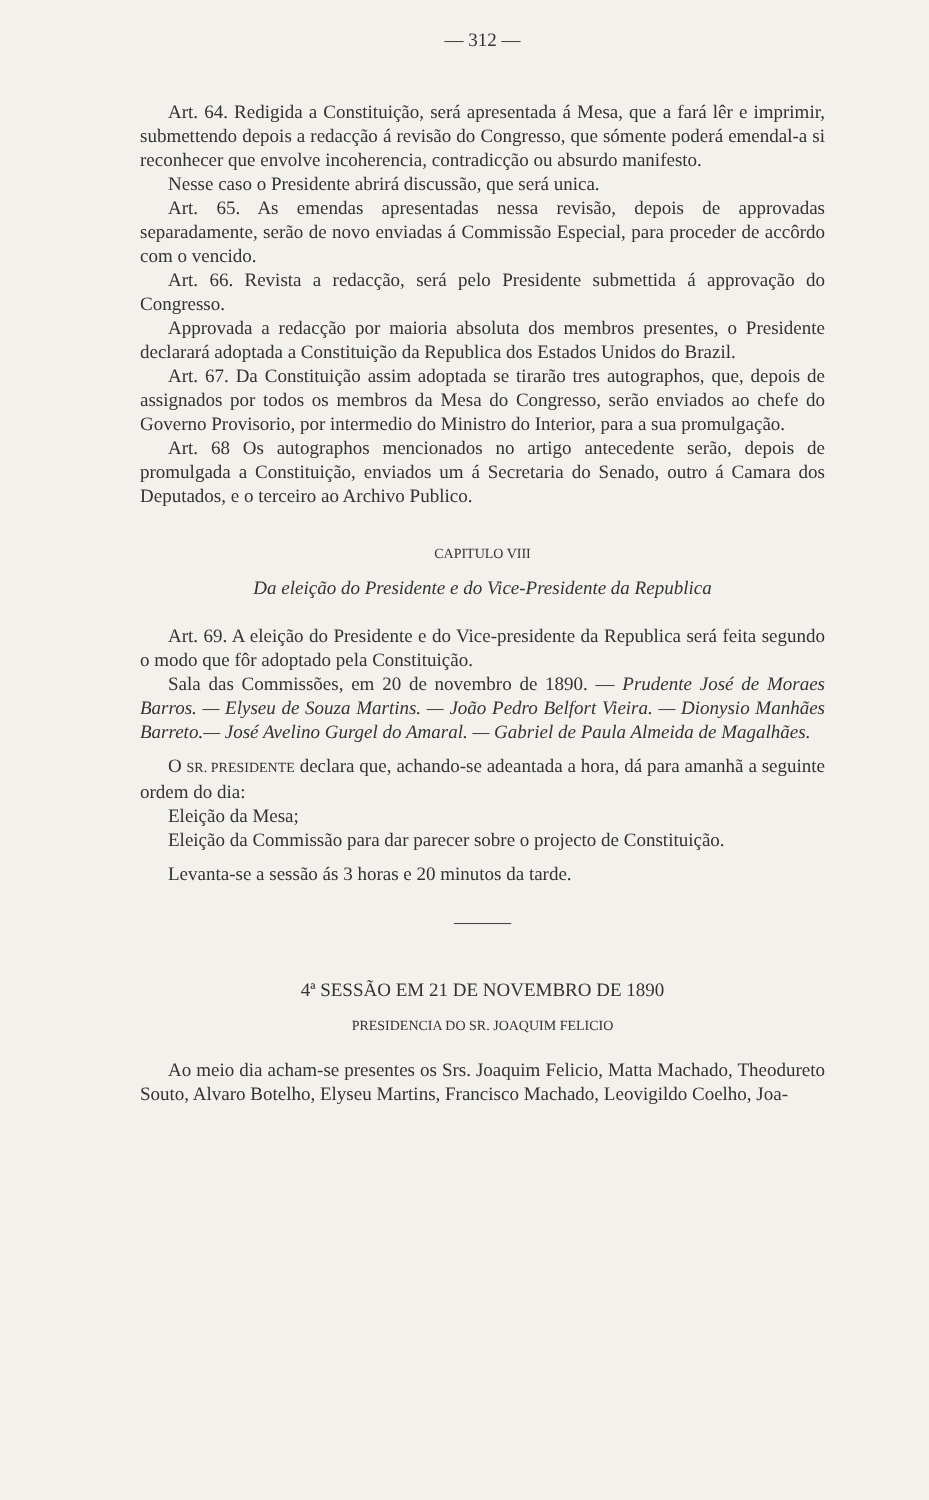— 312 —
Art. 64. Redigida a Constituição, será apresentada á Mesa, que a fará lêr e imprimir, submettendo depois a redacção á revisão do Congresso, que sómente poderá emendal-a si reconhecer que envolve incoherencia, contradicção ou absurdo manifesto.
Nesse caso o Presidente abrirá discussão, que será unica.
Art. 65. As emendas apresentadas nessa revisão, depois de approvadas separadamente, serão de novo enviadas á Commissão Especial, para proceder de accôrdo com o vencido.
Art. 66. Revista a redacção, será pelo Presidente submettida á approvação do Congresso.
Approvada a redacção por maioria absoluta dos membros presentes, o Presidente declarará adoptada a Constituição da Republica dos Estados Unidos do Brazil.
Art. 67. Da Constituição assim adoptada se tirarão tres autographos, que, depois de assignados por todos os membros da Mesa do Congresso, serão enviados ao chefe do Governo Provisorio, por intermedio do Ministro do Interior, para a sua promulgação.
Art. 68 Os autographos mencionados no artigo antecedente serão, depois de promulgada a Constituição, enviados um á Secretaria do Senado, outro á Camara dos Deputados, e o terceiro ao Archivo Publico.
CAPITULO VIII
Da eleição do Presidente e do Vice-Presidente da Republica
Art. 69. A eleição do Presidente e do Vice-presidente da Republica será feita segundo o modo que fôr adoptado pela Constituição.
Sala das Commissões, em 20 de novembro de 1890. — Prudente José de Moraes Barros. — Elyseu de Souza Martins. — João Pedro Belfort Vieira. — Dionysio Manhães Barreto.— José Avelino Gurgel do Amaral. — Gabriel de Paula Almeida de Magalhães.
O SR. PRESIDENTE declara que, achando-se adeantada a hora, dá para amanhã a seguinte ordem do dia:
Eleição da Mesa;
Eleição da Commissão para dar parecer sobre o projecto de Constituição.
Levanta-se a sessão ás 3 horas e 20 minutos da tarde.
———
4ª SESSÃO EM 21 DE NOVEMBRO DE 1890
PRESIDENCIA DO SR. JOAQUIM FELICIO
Ao meio dia acham-se presentes os Srs. Joaquim Felicio, Matta Machado, Theodureto Souto, Alvaro Botelho, Elyseu Martins, Francisco Machado, Leovigildo Coelho, Joa-